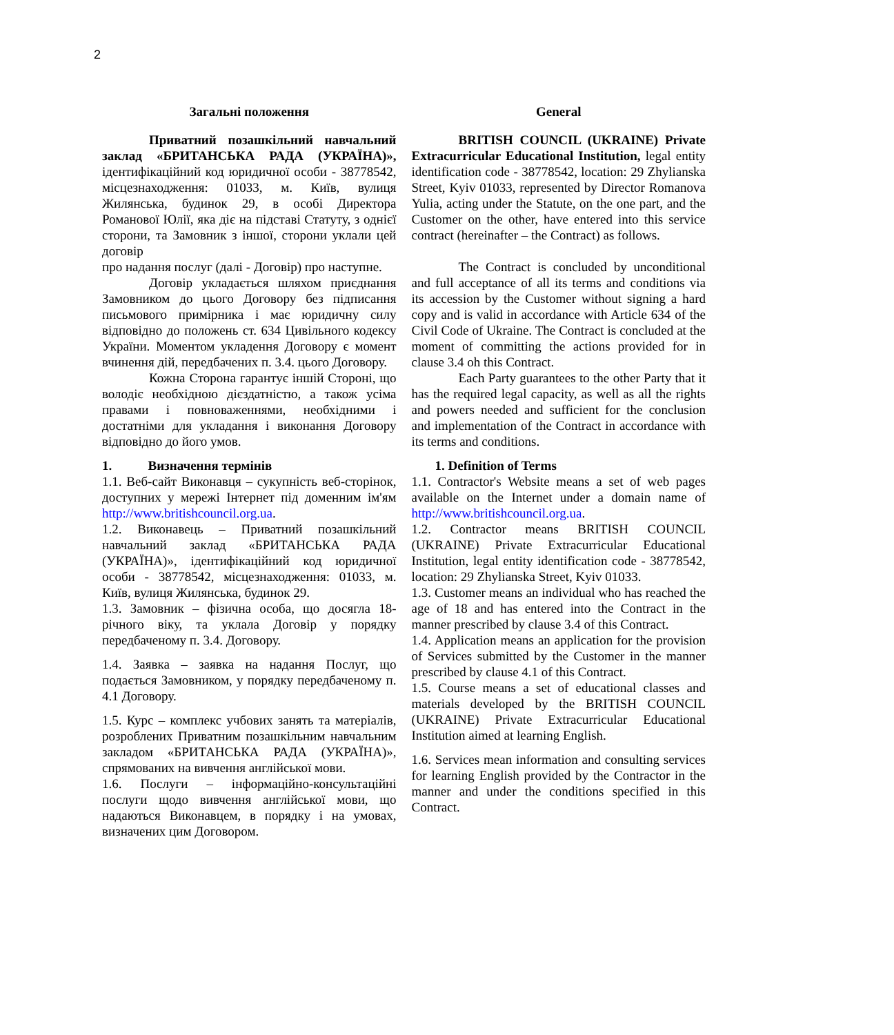2
Загальні положення
Приватний позашкільний навчальний заклад «БРИТАНСЬКА РАДА (УКРАЇНА)», ідентифікаційний код юридичної особи - 38778542, місцезнаходження: 01033, м. Київ, вулиця Жилянська, будинок 29, в особі Директора Романової Юлії, яка діє на підставі Статуту, з однієї сторони, та Замовник з іншої, сторони уклали цей договір
про надання послуг (далі - Договір) про наступне.
Договір укладається шляхом приєднання Замовником до цього Договору без підписання письмового примірника і має юридичну силу відповідно до положень ст. 634 Цивільного кодексу України. Моментом укладення Договору є момент вчинення дій, передбачених п. 3.4. цього Договору.
Кожна Сторона гарантує іншій Стороні, що володіє необхідною дієздатністю, а також усіма правами і повноваженнями, необхідними і достатніми для укладання і виконання Договору відповідно до його умов.
1. Визначення термінів
1.1. Веб-сайт Виконавця – сукупність веб-сторінок, доступних у мережі Інтернет під доменним ім'ям http://www.britishcouncil.org.ua.
1.2. Виконавець – Приватний позашкільний навчальний заклад «БРИТАНСЬКА РАДА (УКРАЇНА)», ідентифікаційний код юридичної особи - 38778542, місцезнаходження: 01033, м. Київ, вулиця Жилянська, будинок 29.
1.3. Замовник – фізична особа, що досягла 18-річного віку, та уклала Договір у порядку передбаченому п. 3.4. Договору.
1.4. Заявка – заявка на надання Послуг, що подається Замовником, у порядку передбаченому п. 4.1 Договору.
1.5. Курс – комплекс учбових занять та матеріалів, розроблених Приватним позашкільним навчальним закладом «БРИТАНСЬКА РАДА (УКРАЇНА)», спрямованих на вивчення англійської мови.
1.6. Послуги – інформаційно-консультаційні послуги щодо вивчення англійської мови, що надаються Виконавцем, в порядку і на умовах, визначених цим Договором.
General
BRITISH COUNCIL (UKRAINE) Private Extracurricular Educational Institution, legal entity identification code - 38778542, location: 29 Zhylianska Street, Kyiv 01033, represented by Director Romanova Yulia, acting under the Statute, on the one part, and the Customer on the other, have entered into this service contract (hereinafter – the Contract) as follows.
The Contract is concluded by unconditional and full acceptance of all its terms and conditions via its accession by the Customer without signing a hard copy and is valid in accordance with Article 634 of the Civil Code of Ukraine. The Contract is concluded at the moment of committing the actions provided for in clause 3.4 oh this Contract.
Each Party guarantees to the other Party that it has the required legal capacity, as well as all the rights and powers needed and sufficient for the conclusion and implementation of the Contract in accordance with its terms and conditions.
1. Definition of Terms
1.1. Contractor's Website means a set of web pages available on the Internet under a domain name of http://www.britishcouncil.org.ua.
1.2. Contractor means BRITISH COUNCIL (UKRAINE) Private Extracurricular Educational Institution, legal entity identification code - 38778542, location: 29 Zhylianska Street, Kyiv 01033.
1.3. Customer means an individual who has reached the age of 18 and has entered into the Contract in the manner prescribed by clause 3.4 of this Contract.
1.4. Application means an application for the provision of Services submitted by the Customer in the manner prescribed by clause 4.1 of this Contract.
1.5. Course means a set of educational classes and materials developed by the BRITISH COUNCIL (UKRAINE) Private Extracurricular Educational Institution aimed at learning English.
1.6. Services mean information and consulting services for learning English provided by the Contractor in the manner and under the conditions specified in this Contract.